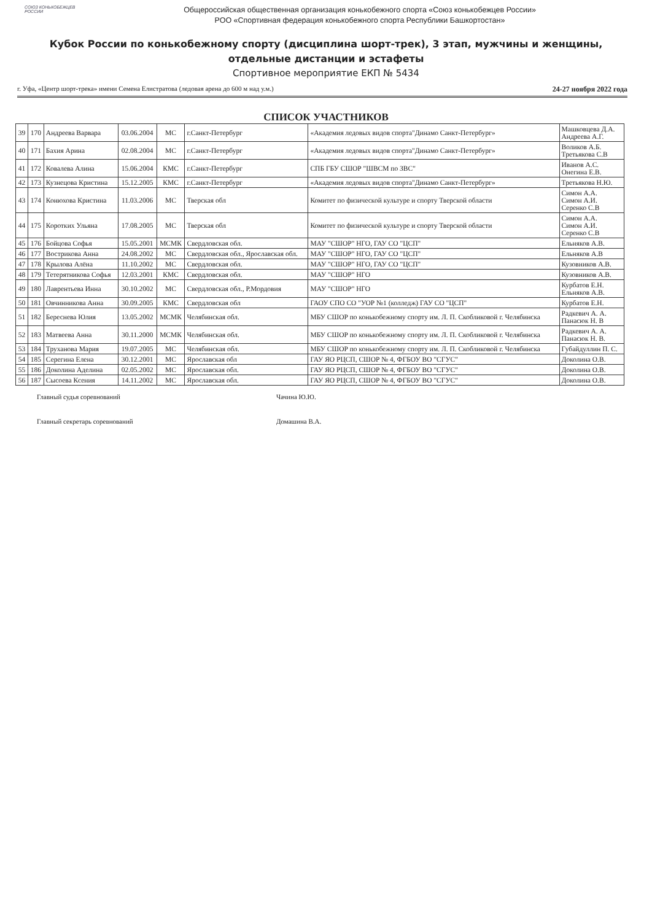СОЮЗ КОНЬКОБЕЖЦЕВ РОССИИ
Общероссийская общественная организация конькобежного спорта «Союз конькобежцев России»
РОО «Спортивная федерация конькобежного спорта Республики Башкортостан»
Кубок России по конькобежному спорту (дисциплина шорт-трек), 3 этап, мужчины и женщины, отдельные дистанции и эстафеты
Спортивное мероприятие ЕКП № 5434
г. Уфа, «Центр шорт-трека» имени Семена Елистратова (ледовая арена до 600 м над у.м.) 24-27 ноября 2022 года
СПИСОК УЧАСТНИКОВ
| 39 | 170 | Андреева Варвара | 03.06.2004 | МС | г.Санкт-Петербург | «Академия ледовых видов спорта"Динамо Санкт-Петербург» | Машковцева Д.А. Андреева А.Г. |
| 40 | 171 | Бахия Арина | 02.08.2004 | МС | г.Санкт-Петербург | «Академия ледовых видов спорта"Динамо Санкт-Петербург» | Воликов А.Б. Третьякова С.В |
| 41 | 172 | Ковалева Алина | 15.06.2004 | КМС | г.Санкт-Петербург | СПБ ГБУ СШОР "ШВСМ по ЗВС" | Иванов А.С. Онегина Е.В. |
| 42 | 173 | Кузнецова Кристина | 15.12.2005 | КМС | г.Санкт-Петербург | «Академия ледовых видов спорта"Динамо Санкт-Петербург» | Третьякова Н.Ю. |
| 43 | 174 | Конюхова Кристина | 11.03.2006 | МС | Тверская обл | Комитет по физической культуре и спорту Тверской области | Симон А.А. Симон А.И. Серенко С.В |
| 44 | 175 | Коротких Ульяна | 17.08.2005 | МС | Тверская обл | Комитет по физической культуре и спорту Тверской области | Симон А.А. Симон А.И. Серенко С.В |
| 45 | 176 | Бойцова Софья | 15.05.2001 | МСМК | Свердловская обл. | МАУ "СШОР" НГО, ГАУ СО "ЦСП" | Ельняков А.В. |
| 46 | 177 | Вострикова Анна | 24.08.2002 | МС | Свердловская обл., Ярославская обл. | МАУ "СШОР" НГО, ГАУ СО "ЦСП" | Ельняков А.В |
| 47 | 178 | Крылова Алёна | 11.10.2002 | МС | Свердловская обл. | МАУ "СШОР" НГО, ГАУ СО "ЦСП" | Кузовников А.В. |
| 48 | 179 | Тетерятникова Софья | 12.03.2001 | КМС | Свердловская обл. | МАУ "СШОР" НГО | Кузовников А.В. |
| 49 | 180 | Лаврентьева Инна | 30.10.2002 | МС | Свердловская обл., Р.Мордовия | МАУ "СШОР" НГО | Курбатов Е.Н. Ельняков А.В. |
| 50 | 181 | Овчинникова Анна | 30.09.2005 | КМС | Свердловская обл | ГАОУ СПО СО "УОР №1 (колледж) ГАУ СО "ЦСП" | Курбатов Е.Н. |
| 51 | 182 | Береснева Юлия | 13.05.2002 | МСМК | Челябинская обл. | МБУ СШОР по конькобежному спорту им. Л. П. Скобликовой г. Челябинска | Радкевич А. А. Панасюк Н. В |
| 52 | 183 | Матвеева Анна | 30.11.2000 | МСМК | Челябинская обл. | МБУ СШОР по конькобежному спорту им. Л. П. Скобликовой г. Челябинска | Радкевич А. А. Панасюк Н. В. |
| 53 | 184 | Труханова Мария | 19.07.2005 | МС | Челябинская обл. | МБУ СШОР по конькобежному спорту им. Л. П. Скобликовой г. Челябинска | Губайдуллин П. С. |
| 54 | 185 | Серегина Елена | 30.12.2001 | МС | Ярославская обл | ГАУ ЯО РЦСП, СШОР № 4, ФГБОУ ВО "СГУС" | Доколина О.В. |
| 55 | 186 | Доколина Аделина | 02.05.2002 | МС | Ярославская обл. | ГАУ ЯО РЦСП, СШОР № 4, ФГБОУ ВО "СГУС" | Доколина О.В. |
| 56 | 187 | Сысоева Ксения | 14.11.2002 | МС | Ярославская обл. | ГАУ ЯО РЦСП, СШОР № 4, ФГБОУ ВО "СГУС" | Доколина О.В. |
Главный судья соревнований Чачина Ю.Ю. Главный секретарь соревнований Домашина В.А.